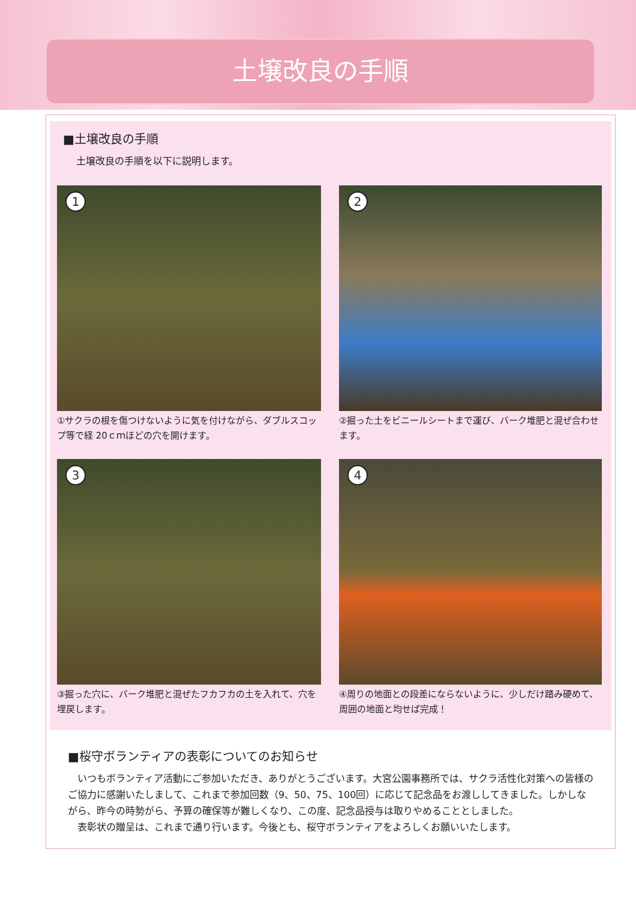土壌改良の手順
■土壌改良の手順
土壌改良の手順を以下に説明します。
1
①サクラの根を傷つけないように気を付けながら、ダブルスコップ等で経 20ｃｍほどの穴を開けます。
2
②掘った土をビニールシートまで運び、バーク堆肥と混ぜ合わせます。
3
③掘った穴に、バーク堆肥と混ぜたフカフカの土を入れて、穴を埋戻します。
4
④周りの地面との段差にならないように、少しだけ踏み硬めて、周囲の地面と均せば完成！
■桜守ボランティアの表彰についてのお知らせ
　いつもボランティア活動にご参加いただき、ありがとうございます。大宮公園事務所では、サクラ活性化対策への皆様のご協力に感謝いたしまして、これまで参加回数（9、50、75、100回）に応じて記念品をお渡ししてきました。しかしながら、昨今の時勢がら、予算の確保等が難しくなり、この度、記念品授与は取りやめることとしました。
　表彰状の贈呈は、これまで通り行います。今後とも、桜守ボランティアをよろしくお願いいたします。